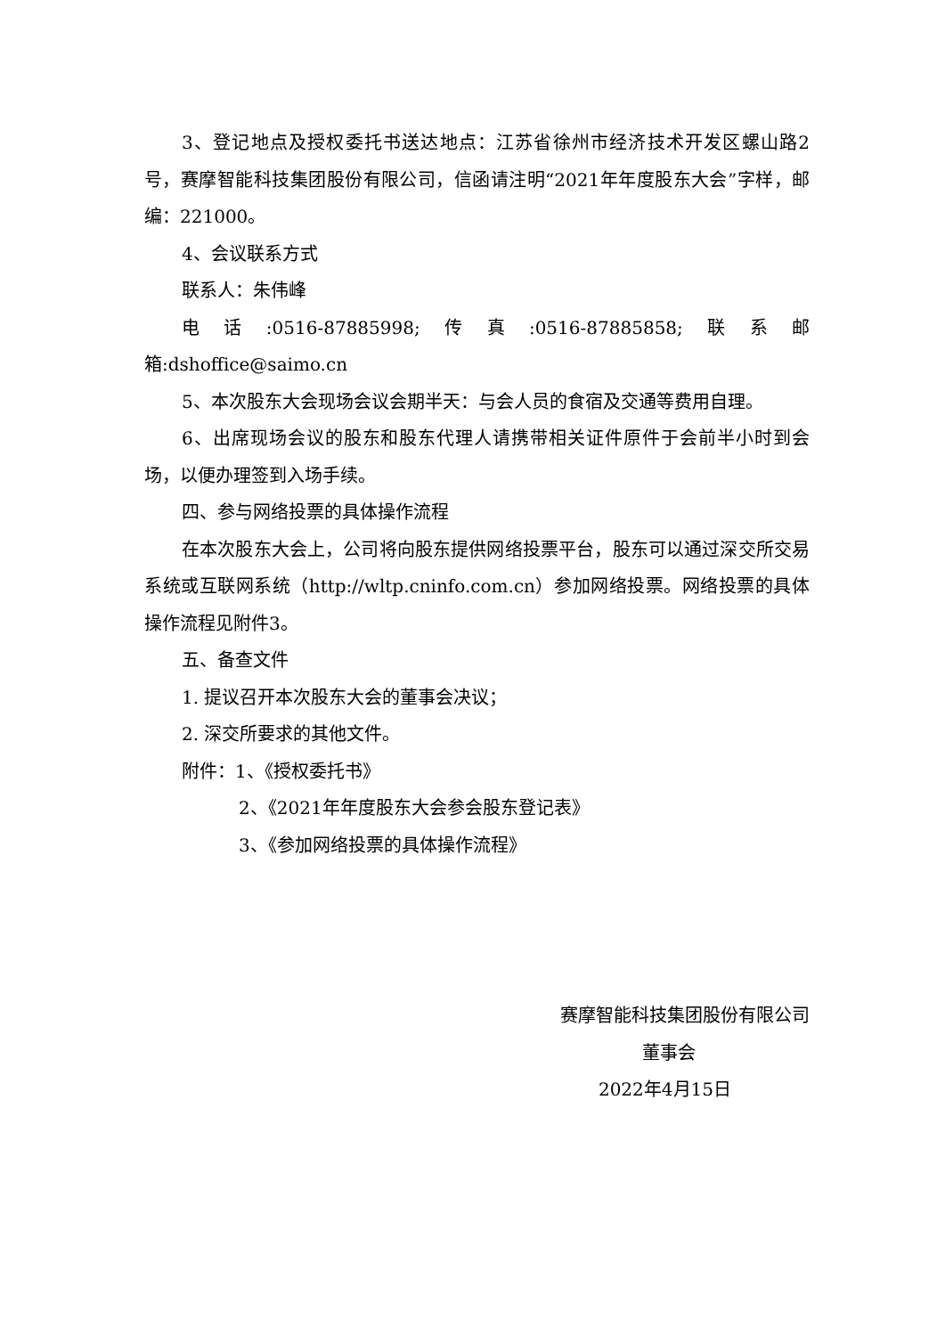3、登记地点及授权委托书送达地点：江苏省徐州市经济技术开发区螺山路2号，赛摩智能科技集团股份有限公司，信函请注明“2021年年度股东大会”字样，邮编：221000。
4、会议联系方式
联系人：朱伟峰
电话:0516-87885998;传真:0516-87885858;联系邮箱:dshoffice@saimo.cn
5、本次股东大会现场会议会期半天：与会人员的食宿及交通等费用自理。
6、出席现场会议的股东和股东代理人请携带相关证件原件于会前半小时到会场，以便办理签到入场手续。
四、参与网络投票的具体操作流程
在本次股东大会上，公司将向股东提供网络投票平台，股东可以通过深交所交易系统或互联网系统（http://wltp.cninfo.com.cn）参加网络投票。网络投票的具体操作流程见附件3。
五、备查文件
1. 提议召开本次股东大会的董事会决议；
2. 深交所要求的其他文件。
附件：1、《授权委托书》
2、《2021年年度股东大会参会股东登记表》
3、《参加网络投票的具体操作流程》
赛摩智能科技集团股份有限公司
董事会
2022年4月15日